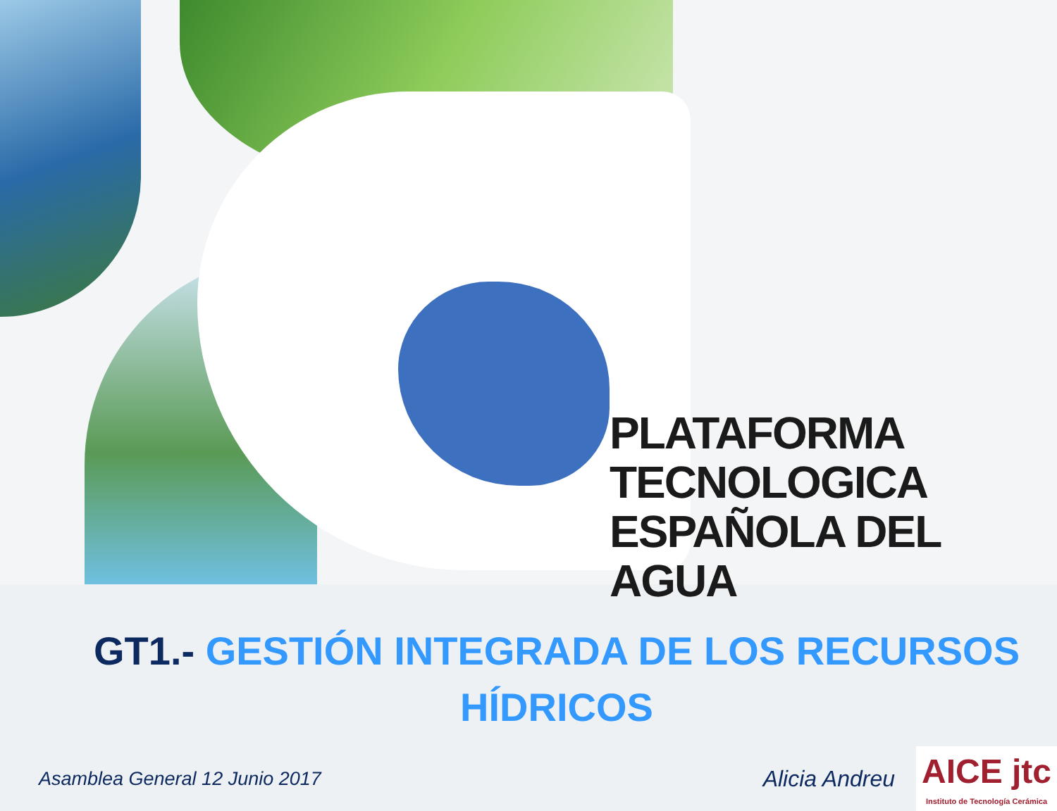PLATAFORMA
TECNOLOGICA
ESPAÑOLA DEL AGUA
GT1.- GESTIÓN INTEGRADA DE LOS RECURSOS
HÍDRICOS
Asamblea General 12 Junio 2017
Alicia Andreu
AICE jtc
Instituto de Tecnología Cerámica